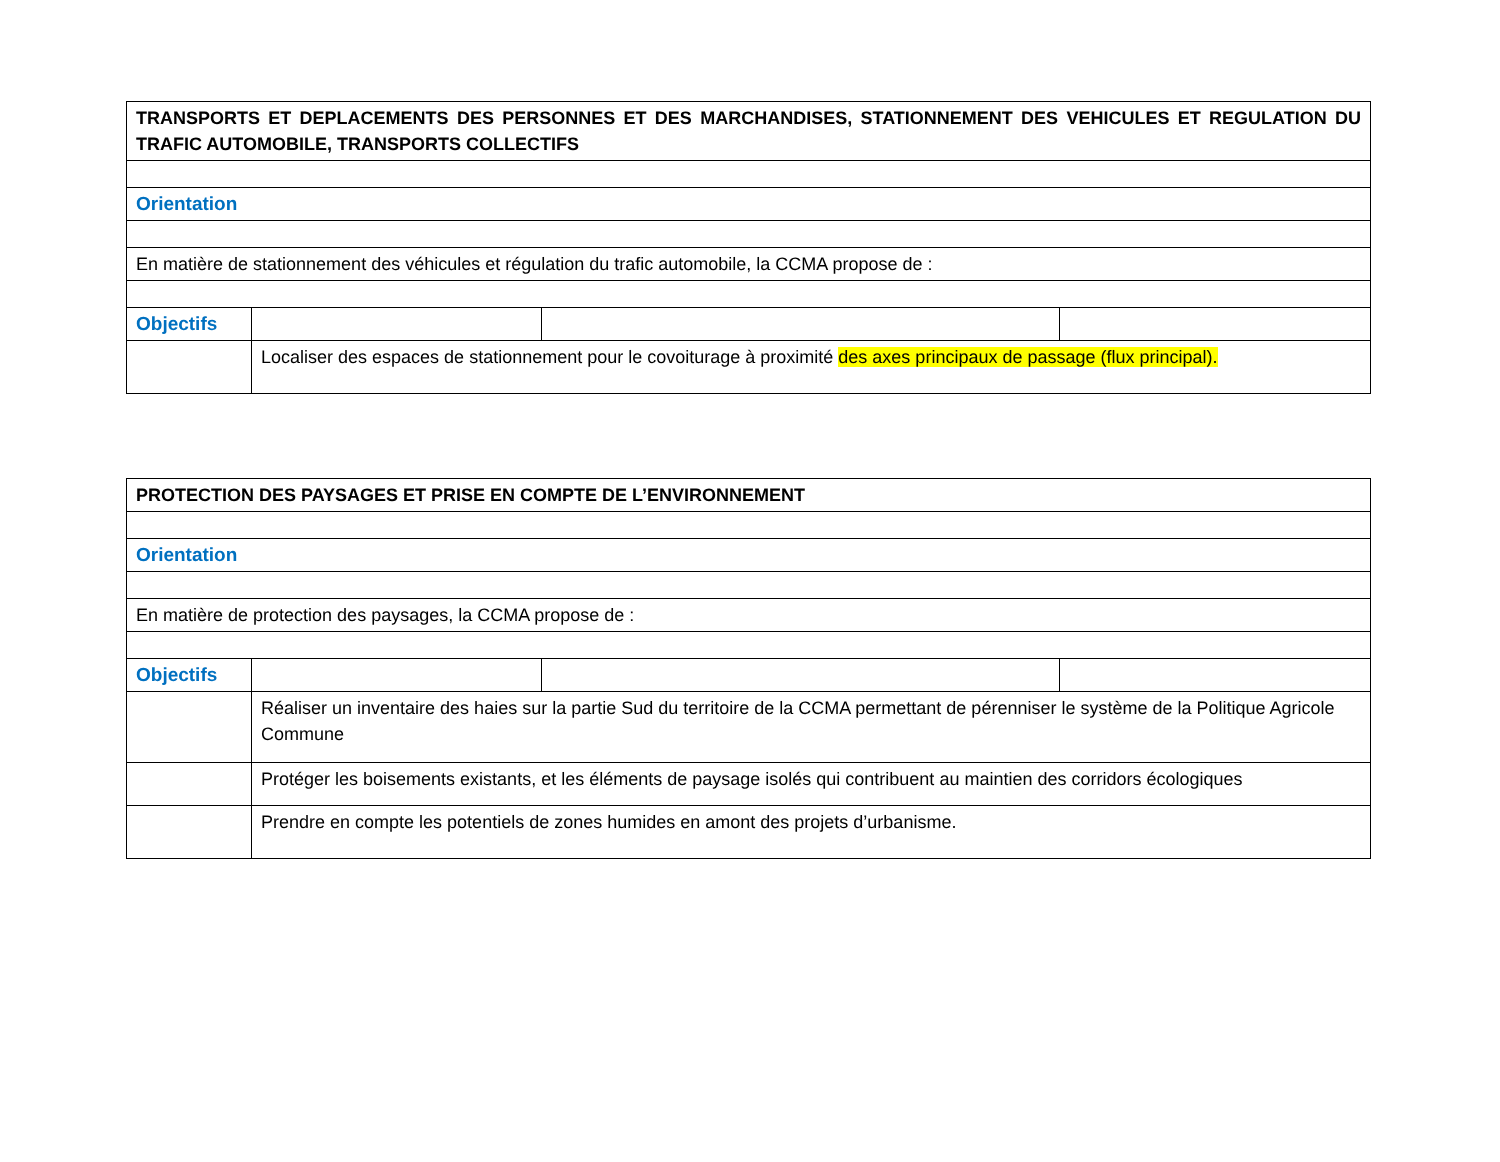| TRANSPORTS ET DEPLACEMENTS DES PERSONNES ET DES MARCHANDISES, STATIONNEMENT DES VEHICULES ET REGULATION DU TRAFIC AUTOMOBILE, TRANSPORTS COLLECTIFS | | | |
| Orientation | | | |
| En matière de stationnement des véhicules et régulation du trafic automobile, la CCMA propose de : | | | |
| Objectifs | | | |
| | Localiser des espaces de stationnement pour le covoiturage à proximité des axes principaux de passage (flux principal). | | |
| PROTECTION DES PAYSAGES ET PRISE EN COMPTE DE L’ENVIRONNEMENT | | | |
| Orientation | | | |
| En matière de protection des paysages, la CCMA propose de : | | | |
| Objectifs | | | |
| | Réaliser un inventaire des haies sur la partie Sud du territoire de la CCMA permettant de pérenniser le système de la Politique Agricole Commune | | |
| | Protéger les boisements existants, et les éléments de paysage isolés qui contribuent au maintien des corridors écologiques | | |
| | Prendre en compte les potentiels de zones humides en amont des projets d’urbanisme. | | |